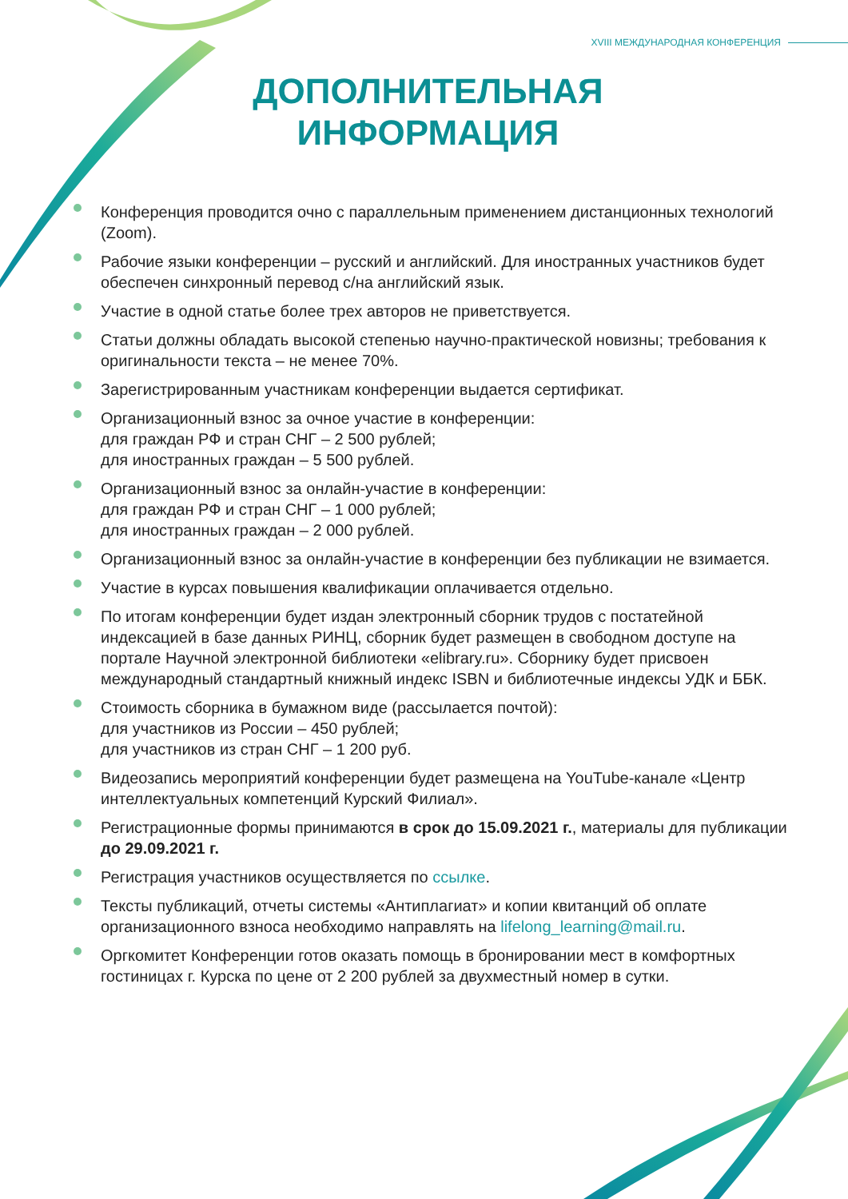XVIII МЕЖДУНАРОДНАЯ КОНФЕРЕНЦИЯ
ДОПОЛНИТЕЛЬНАЯ
ИНФОРМАЦИЯ
Конференция проводится очно с параллельным применением дистанционных технологий (Zoom).
Рабочие языки конференции – русский и английский. Для иностранных участников будет обеспечен синхронный перевод с/на английский язык.
Участие в одной статье более трех авторов не приветствуется.
Статьи должны обладать высокой степенью научно-практической новизны; требования к оригинальности текста – не менее 70%.
Зарегистрированным участникам конференции выдается сертификат.
Организационный взнос за очное участие в конференции:
для граждан РФ и стран СНГ – 2 500 рублей;
для иностранных граждан – 5 500 рублей.
Организационный взнос за онлайн-участие в конференции:
для граждан РФ и стран СНГ – 1 000 рублей;
для иностранных граждан – 2 000 рублей.
Организационный взнос за онлайн-участие в конференции без публикации не взимается.
Участие в курсах повышения квалификации оплачивается отдельно.
По итогам конференции будет издан электронный сборник трудов с постатейной индексацией в базе данных РИНЦ, сборник будет размещен в свободном доступе на портале Научной электронной библиотеки «elibrary.ru». Сборнику будет присвоен международный стандартный книжный индекс ISBN и библиотечные индексы УДК и ББК.
Стоимость сборника в бумажном виде (рассылается почтой):
для участников из России – 450 рублей;
для участников из стран СНГ – 1 200 руб.
Видеозапись мероприятий конференции будет размещена на YouTube-канале «Центр интеллектуальных компетенций Курский Филиал».
Регистрационные формы принимаются в срок до 15.09.2021 г., материалы для публикации до 29.09.2021 г.
Регистрация участников осуществляется по ссылке.
Тексты публикаций, отчеты системы «Антиплагиат» и копии квитанций об оплате организационного взноса необходимо направлять на lifelong_learning@mail.ru.
Оргкомитет Конференции готов оказать помощь в бронировании мест в комфортных гостиницах г. Курска по цене от 2 200 рублей за двухместный номер в сутки.